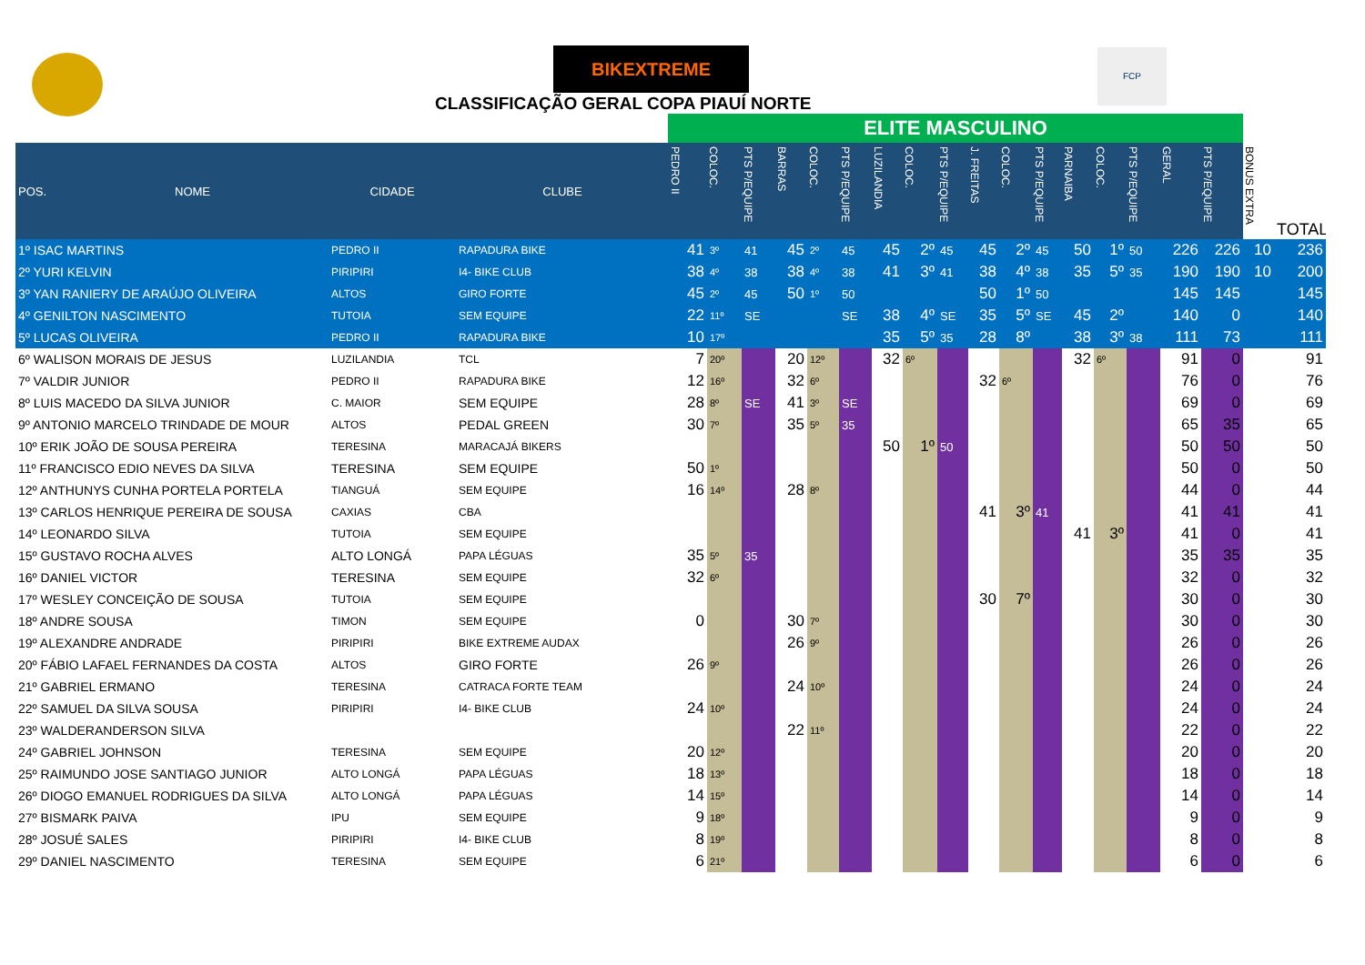BIKEXTREME FCP
CLASSIFICAÇÃO GERAL COPA PIAUÍ NORTE
ELITE MASCULINO
| POS. | NOME | CIDADE | CLUBE | PEDRO II | COLOC. | PTS P/EQUIPE | BARRAS | COLOC. | PTS P/EQUIPE | LUZILANDIA | COLOC. | PTS P/EQUIPE | J. FREITAS | COLOC. | PTS P/EQUIPE | PARNAIBA | COLOC. | PTS P/EQUIPE | GERAL | PTS P/EQUIPE | BONUS EXTRA | TOTAL |
| --- | --- | --- | --- | --- | --- | --- | --- | --- | --- | --- | --- | --- | --- | --- | --- | --- | --- | --- | --- | --- | --- | --- |
| 1º ISAC MARTINS | | PEDRO II | RAPADURA BIKE | 41 | 3º | 41 | 45 | 2º | 45 | 45 | 2º | 45 | 45 | 2º | 45 | 50 | 1º | 50 | 226 | 226 | 10 | 236 |
| 2º YURI KELVIN | | PIRIPIRI | I4- BIKE CLUB | 38 | 4º | 38 | 38 | 4º | 38 | 41 | 3º | 41 | 38 | 4º | 38 | 35 | 5º | 35 | 190 | 190 | 10 | 200 |
| 3º YAN RANIERY DE ARAÚJO OLIVEIRA | | ALTOS | GIRO FORTE | 45 | 2º | 45 | 50 | 1º | 50 | | | | 50 | 1º | 50 | | | | 145 | 145 | | 145 |
| 4º GENILTON NASCIMENTO | | TUTOIA | SEM EQUIPE | 22 | 11º | SE | | | SE | 38 | 4º | SE | 35 | 5º | SE | 45 | 2º | | 140 | 0 | | 140 |
| 5º LUCAS OLIVEIRA | | PEDRO II | RAPADURA BIKE | 10 | 17º | | | | | 35 | 5º | 35 | 28 | 8º | | 38 | 3º | 38 | 111 | 73 | | 111 |
| 6º WALISON MORAIS DE JESUS | | LUZILANDIA | TCL | 7 | 20º | | 20 | 12º | | 32 | 6º | | | | | 32 | 6º | | 91 | 0 | | 91 |
| 7º VALDIR JUNIOR | | PEDRO II | RAPADURA BIKE | 12 | 16º | | 32 | 6º | | | | | 32 | 6º | | | | | 76 | 0 | | 76 |
| 8º LUIS MACEDO DA SILVA JUNIOR | | C. MAIOR | SEM EQUIPE | 28 | 8º | SE | 41 | 3º | SE | | | | | | | | | | 69 | 0 | | 69 |
| 9º ANTONIO MARCELO TRINDADE DE MOUR | | ALTOS | PEDAL GREEN | 30 | 7º | | 35 | 5º | 35 | | | | | | | | | | 65 | 35 | | 65 |
| 10º ERIK JOÃO DE SOUSA PEREIRA | | TERESINA | MARACAJÁ BIKERS | | | | | | | 50 | 1º | 50 | | | | | | | 50 | 50 | | 50 |
| 11º FRANCISCO EDIO NEVES DA SILVA | | TERESINA | SEM EQUIPE | 50 | 1º | | | | | | | | | | | | | | 50 | 0 | | 50 |
| 12º ANTHUNYS CUNHA PORTELA PORTELA | | TIANGUÁ | SEM EQUIPE | 16 | 14º | | 28 | 8º | | | | | | | | | | | 44 | 0 | | 44 |
| 13º CARLOS HENRIQUE PEREIRA DE SOUSA | | CAXIAS | CBA | | | | | | | | | | 41 | 3º | 41 | | | | 41 | 41 | | 41 |
| 14º LEONARDO SILVA | | TUTOIA | SEM EQUIPE | | | | | | | | | | | | | 41 | 3º | | 41 | 0 | | 41 |
| 15º GUSTAVO ROCHA ALVES | | ALTO LONGÁ | PAPA LÉGUAS | 35 | 5º | 35 | | | | | | | | | | | | | 35 | 35 | | 35 |
| 16º DANIEL VICTOR | | TERESINA | SEM EQUIPE | 32 | 6º | | | | | | | | | | | | | | 32 | 0 | | 32 |
| 17º WESLEY CONCEIÇÃO DE SOUSA | | TUTOIA | SEM EQUIPE | | | | | | | | | | 30 | 7º | | | | | 30 | 0 | | 30 |
| 18º ANDRE SOUSA | | TIMON | SEM EQUIPE | 0 | | | 30 | 7º | | | | | | | | | | | 30 | 0 | | 30 |
| 19º ALEXANDRE ANDRADE | | PIRIPIRI | BIKE EXTREME AUDAX | | | | 26 | 9º | | | | | | | | | | | 26 | 0 | | 26 |
| 20º FÁBIO LAFAEL FERNANDES DA COSTA | | ALTOS | GIRO FORTE | 26 | 9º | | | | | | | | | | | | | | 26 | 0 | | 26 |
| 21º GABRIEL ERMANO | | TERESINA | CATRACA FORTE TEAM | | | | 24 | 10º | | | | | | | | | | | 24 | 0 | | 24 |
| 22º SAMUEL DA SILVA SOUSA | | PIRIPIRI | I4- BIKE CLUB | 24 | 10º | | | | | | | | | | | | | | 24 | 0 | | 24 |
| 23º WALDERANDERSON SILVA | | | | | | | 22 | 11º | | | | | | | | | | | 22 | 0 | | 22 |
| 24º GABRIEL JOHNSON | | TERESINA | SEM EQUIPE | 20 | 12º | | | | | | | | | | | | | | 20 | 0 | | 20 |
| 25º RAIMUNDO JOSE SANTIAGO JUNIOR | | ALTO LONGÁ | PAPA LÉGUAS | 18 | 13º | | | | | | | | | | | | | | 18 | 0 | | 18 |
| 26º DIOGO EMANUEL RODRIGUES DA SILVA | | ALTO LONGÁ | PAPA LÉGUAS | 14 | 15º | | | | | | | | | | | | | | 14 | 0 | | 14 |
| 27º BISMARK PAIVA | | IPU | SEM EQUIPE | 9 | 18º | | | | | | | | | | | | | | 9 | 0 | | 9 |
| 28º JOSUÉ SALES | | PIRIPIRI | I4- BIKE CLUB | 8 | 19º | | | | | | | | | | | | | | 8 | 0 | | 8 |
| 29º DANIEL NASCIMENTO | | TERESINA | SEM EQUIPE | 6 | 21º | | | | | | | | | | | | | | 6 | 0 | | 6 |